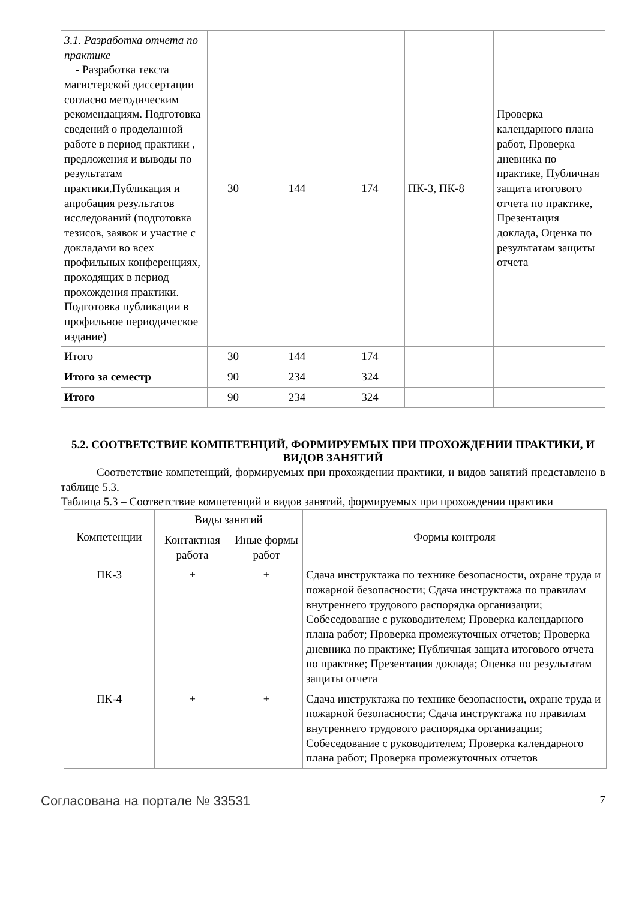| 3.1. Разработка отчета по практике - Разработка текста магистерской диссертации согласно методическим рекомендациям. Подготовка сведений о проделанной работе в период практики , предложения и выводы по результатам практики.Публикация и апробация результатов исследований (подготовка тезисов, заявок и участие с докладами во всех профильных конференциях, проходящих в период прохождения практики. Подготовка публикации в профильное периодическое издание) | 30 | 144 | 174 | ПК-3, ПК-8 | Проверка календарного плана работ, Проверка дневника по практике, Публичная защита итогового отчета по практике, Презентация доклада, Оценка по результатам защиты отчета |
| Итого | 30 | 144 | 174 | | |
| Итого за семестр | 90 | 234 | 324 | | |
| Итого | 90 | 234 | 324 | | |
5.2. СООТВЕТСТВИЕ КОМПЕТЕНЦИЙ, ФОРМИРУЕМЫХ ПРИ ПРОХОЖДЕНИИ ПРАКТИКИ, И ВИДОВ ЗАНЯТИЙ
Соответствие компетенций, формируемых при прохождении практики, и видов занятий представлено в таблице 5.3.
Таблица 5.3 – Соответствие компетенций и видов занятий, формируемых при прохождении практики
| Компетенции | Виды занятий | | Формы контроля |
| --- | --- | --- | --- |
| | Контактная работа | Иные формы работ | |
| ПК-3 | + | + | Сдача инструктажа по технике безопасности, охране труда и пожарной безопасности; Сдача инструктажа по правилам внутреннего трудового распорядка организации; Собеседование с руководителем; Проверка календарного плана работ; Проверка промежуточных отчетов; Проверка дневника по практике; Публичная защита итогового отчета по практике; Презентация доклада; Оценка по результатам защиты отчета |
| ПК-4 | + | + | Сдача инструктажа по технике безопасности, охране труда и пожарной безопасности; Сдача инструктажа по правилам внутреннего трудового распорядка организации; Собеседование с руководителем; Проверка календарного плана работ; Проверка промежуточных отчетов |
Согласована на портале № 33531 7